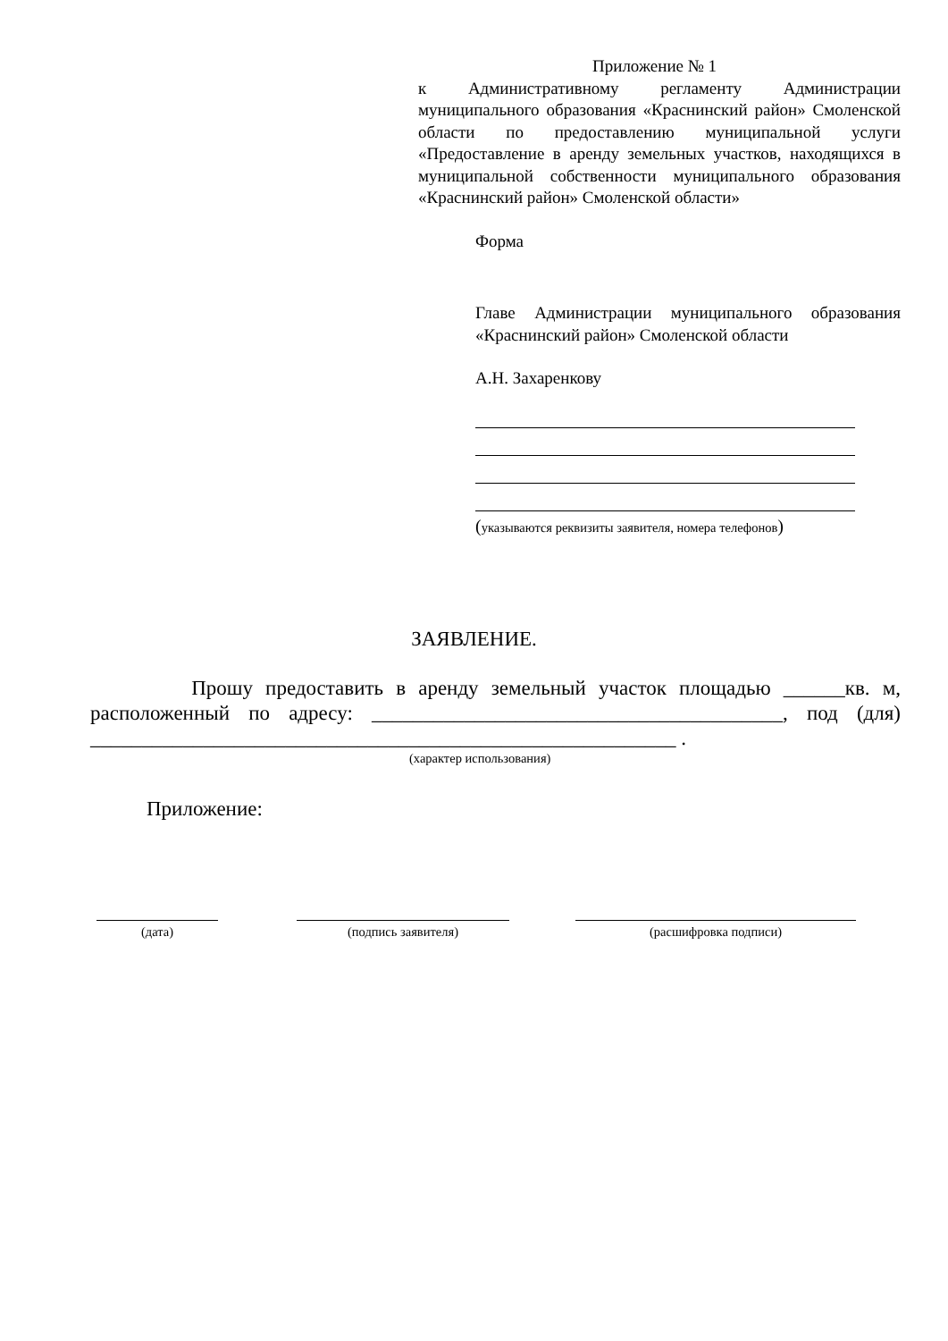Приложение № 1
к Административному регламенту Администрации муниципального образования «Краснинский район» Смоленской области по предоставлению муниципальной услуги «Предоставление в аренду земельных участков, находящихся в муниципальной собственности муниципального образования «Краснинский район» Смоленской области»
Форма
Главе Администрации муниципального образования «Краснинский район» Смоленской области
А.Н. Захаренкову
(указываются реквизиты заявителя, номера телефонов)
ЗАЯВЛЕНИЕ.
Прошу предоставить в аренду земельный участок площадью ______кв. м, расположенный по адресу: ________________________________________, под (для) _________________________________________________________ .
(характер использования)
Приложение:
(дата) (подпись заявителя) (расшифровка подписи)